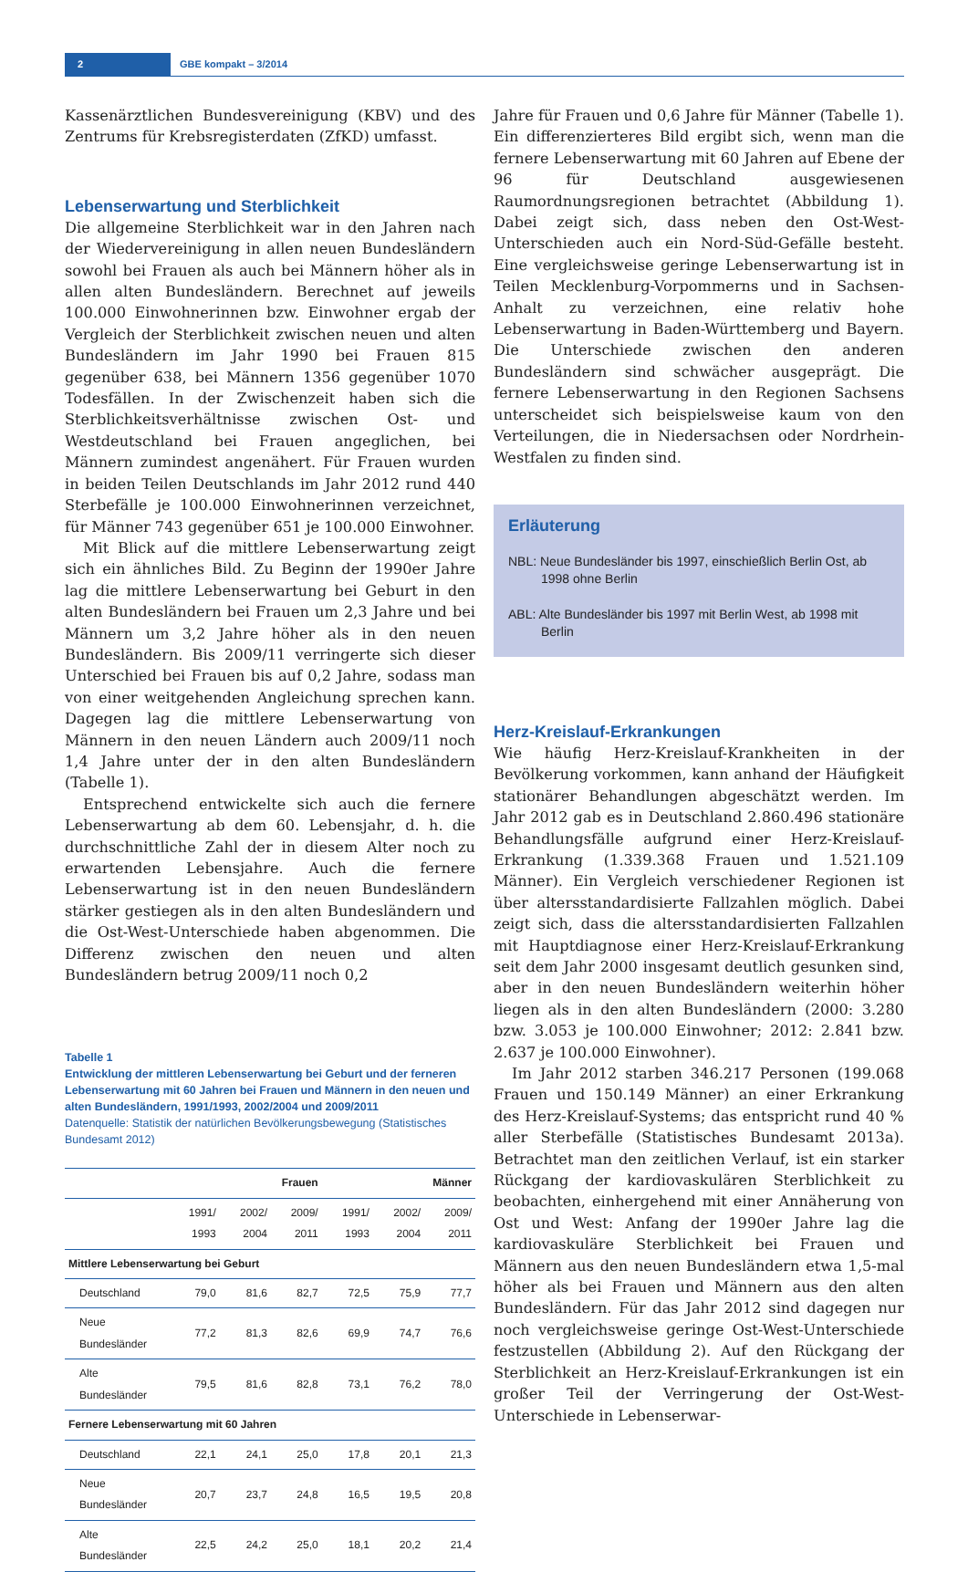2 GBE kompakt – 3/2014
Kassenärztlichen Bundesvereinigung (KBV) und des Zentrums für Krebsregisterdaten (ZfKD) umfasst.
Lebenserwartung und Sterblichkeit
Die allgemeine Sterblichkeit war in den Jahren nach der Wiedervereinigung in allen neuen Bundesländern sowohl bei Frauen als auch bei Männern höher als in allen alten Bundesländern. Berechnet auf jeweils 100.000 Einwohnerinnen bzw. Einwohner ergab der Vergleich der Sterblichkeit zwischen neuen und alten Bundesländern im Jahr 1990 bei Frauen 815 gegenüber 638, bei Männern 1356 gegenüber 1070 Todesfällen. In der Zwischenzeit haben sich die Sterblichkeitsverhältnisse zwischen Ost- und Westdeutschland bei Frauen angeglichen, bei Männern zumindest angenähert. Für Frauen wurden in beiden Teilen Deutschlands im Jahr 2012 rund 440 Sterbefälle je 100.000 Einwohnerinnen verzeichnet, für Männer 743 gegenüber 651 je 100.000 Einwohner.
Mit Blick auf die mittlere Lebenserwartung zeigt sich ein ähnliches Bild. Zu Beginn der 1990er Jahre lag die mittlere Lebenserwartung bei Geburt in den alten Bundesländern bei Frauen um 2,3 Jahre und bei Männern um 3,2 Jahre höher als in den neuen Bundesländern. Bis 2009/11 verringerte sich dieser Unterschied bei Frauen bis auf 0,2 Jahre, sodass man von einer weitgehenden Angleichung sprechen kann. Dagegen lag die mittlere Lebenserwartung von Männern in den neuen Ländern auch 2009/11 noch 1,4 Jahre unter der in den alten Bundesländern (Tabelle 1).
Entsprechend entwickelte sich auch die fernere Lebenserwartung ab dem 60. Lebensjahr, d. h. die durchschnittliche Zahl der in diesem Alter noch zu erwartenden Lebensjahre. Auch die fernere Lebenserwartung ist in den neuen Bundesländern stärker gestiegen als in den alten Bundesländern und die Ost-West-Unterschiede haben abgenommen. Die Differenz zwischen den neuen und alten Bundesländern betrug 2009/11 noch 0,2
Tabelle 1
Entwicklung der mittleren Lebenserwartung bei Geburt und der ferneren Lebenserwartung mit 60 Jahren bei Frauen und Männern in den neuen und alten Bundesländern, 1991/1993, 2002/2004 und 2009/2011
Datenquelle: Statistik der natürlichen Bevölkerungsbewegung (Statistisches Bundesamt 2012)
| | Frauen | | | Männer | | |
| --- | --- | --- | --- | --- | --- | --- |
| | 1991/ 1993 | 2002/ 2004 | 2009/ 2011 | 1991/ 1993 | 2002/ 2004 | 2009/ 2011 |
| Mittlere Lebenserwartung bei Geburt | | | | | | |
| Deutschland | 79,0 | 81,6 | 82,7 | 72,5 | 75,9 | 77,7 |
| Neue Bundesländer | 77,2 | 81,3 | 82,6 | 69,9 | 74,7 | 76,6 |
| Alte Bundesländer | 79,5 | 81,6 | 82,8 | 73,1 | 76,2 | 78,0 |
| Fernere Lebenserwartung mit 60 Jahren | | | | | | |
| Deutschland | 22,1 | 24,1 | 25,0 | 17,8 | 20,1 | 21,3 |
| Neue Bundesländer | 20,7 | 23,7 | 24,8 | 16,5 | 19,5 | 20,8 |
| Alte Bundesländer | 22,5 | 24,2 | 25,0 | 18,1 | 20,2 | 21,4 |
Jahre für Frauen und 0,6 Jahre für Männer (Tabelle 1). Ein differenzierteres Bild ergibt sich, wenn man die fernere Lebenserwartung mit 60 Jahren auf Ebene der 96 für Deutschland ausgewiesenen Raumordnungsregionen betrachtet (Abbildung 1). Dabei zeigt sich, dass neben den Ost-West-Unterschieden auch ein Nord-Süd-Gefälle besteht. Eine vergleichsweise geringe Lebenserwartung ist in Teilen Mecklenburg-Vorpommerns und in Sachsen-Anhalt zu verzeichnen, eine relativ hohe Lebenserwartung in Baden-Württemberg und Bayern. Die Unterschiede zwischen den anderen Bundesländern sind schwächer ausgeprägt. Die fernere Lebenserwartung in den Regionen Sachsens unterscheidet sich beispielsweise kaum von den Verteilungen, die in Niedersachsen oder Nordrhein-Westfalen zu finden sind.
Erläuterung
NBL: Neue Bundesländer bis 1997, einschießlich Berlin Ost, ab 1998 ohne Berlin
ABL: Alte Bundesländer bis 1997 mit Berlin West, ab 1998 mit Berlin
Herz-Kreislauf-Erkrankungen
Wie häufig Herz-Kreislauf-Krankheiten in der Bevölkerung vorkommen, kann anhand der Häufigkeit stationärer Behandlungen abgeschätzt werden. Im Jahr 2012 gab es in Deutschland 2.860.496 stationäre Behandlungsfälle aufgrund einer Herz-Kreislauf-Erkrankung (1.339.368 Frauen und 1.521.109 Männer). Ein Vergleich verschiedener Regionen ist über altersstandardisierte Fallzahlen möglich. Dabei zeigt sich, dass die altersstandardisierten Fallzahlen mit Hauptdiagnose einer Herz-Kreislauf-Erkrankung seit dem Jahr 2000 insgesamt deutlich gesunken sind, aber in den neuen Bundesländern weiterhin höher liegen als in den alten Bundesländern (2000: 3.280 bzw. 3.053 je 100.000 Einwohner; 2012: 2.841 bzw. 2.637 je 100.000 Einwohner).
Im Jahr 2012 starben 346.217 Personen (199.068 Frauen und 150.149 Männer) an einer Erkrankung des Herz-Kreislauf-Systems; das entspricht rund 40 % aller Sterbefälle (Statistisches Bundesamt 2013a). Betrachtet man den zeitlichen Verlauf, ist ein starker Rückgang der kardiovaskulären Sterblichkeit zu beobachten, einhergehend mit einer Annäherung von Ost und West: Anfang der 1990er Jahre lag die kardiovaskuläre Sterblichkeit bei Frauen und Männern aus den neuen Bundesländern etwa 1,5-mal höher als bei Frauen und Männern aus den alten Bundesländern. Für das Jahr 2012 sind dagegen nur noch vergleichsweise geringe Ost-West-Unterschiede festzustellen (Abbildung 2). Auf den Rückgang der Sterblichkeit an Herz-Kreislauf-Erkrankungen ist ein großer Teil der Verringerung der Ost-West-Unterschiede in Lebenserwar-